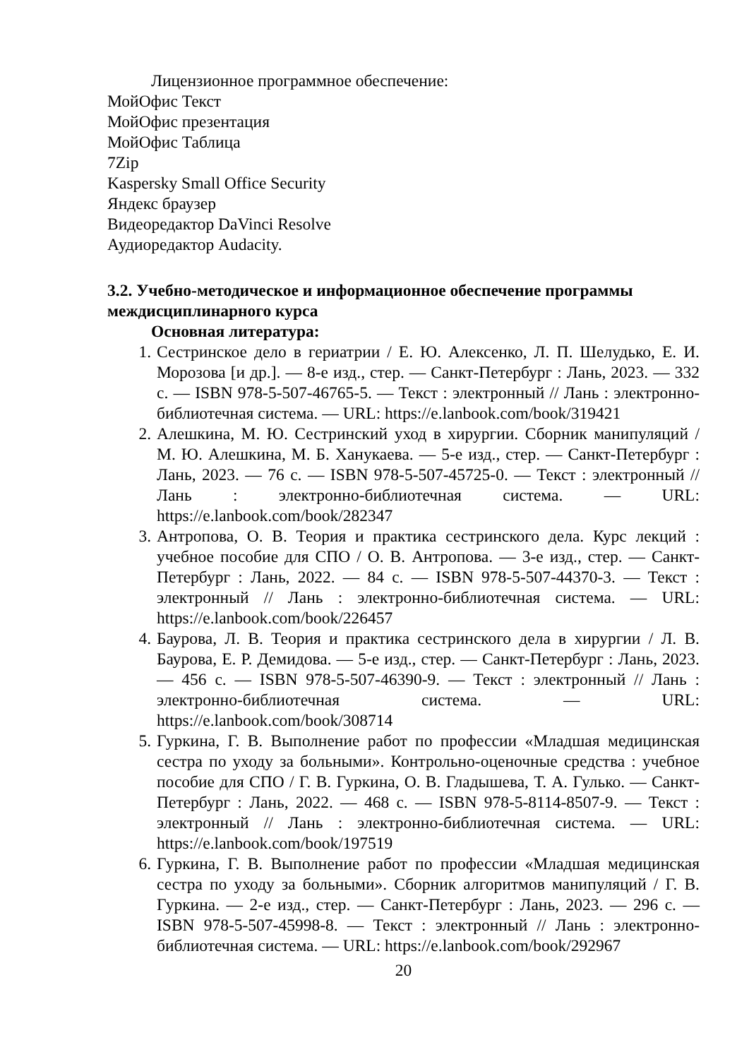Лицензионное программное обеспечение:
МойОфис Текст
МойОфис презентация
МойОфис Таблица
7Zip
Kaspersky Small Office Security
Яндекс браузер
Видеоредактор DaVinci Resolve
Аудиоредактор Audacity.
3.2. Учебно-методическое и информационное обеспечение программы междисциплинарного курса
Основная литература:
1. Сестринское дело в гериатрии / Е. Ю. Алексенко, Л. П. Шелудько, Е. И. Морозова [и др.]. — 8-е изд., стер. — Санкт-Петербург : Лань, 2023. — 332 с. — ISBN 978-5-507-46765-5. — Текст : электронный // Лань : электронно-библиотечная система. — URL: https://e.lanbook.com/book/319421
2. Алешкина, М. Ю. Сестринский уход в хирургии. Сборник манипуляций / М. Ю. Алешкина, М. Б. Ханукаева. — 5-е изд., стер. — Санкт-Петербург : Лань, 2023. — 76 с. — ISBN 978-5-507-45725-0. — Текст : электронный // Лань : электронно-библиотечная система. — URL: https://e.lanbook.com/book/282347
3. Антропова, О. В. Теория и практика сестринского дела. Курс лекций : учебное пособие для СПО / О. В. Антропова. — 3-е изд., стер. — Санкт-Петербург : Лань, 2022. — 84 с. — ISBN 978-5-507-44370-3. — Текст : электронный // Лань : электронно-библиотечная система. — URL: https://e.lanbook.com/book/226457
4. Баурова, Л. В. Теория и практика сестринского дела в хирургии / Л. В. Баурова, Е. Р. Демидова. — 5-е изд., стер. — Санкт-Петербург : Лань, 2023. — 456 с. — ISBN 978-5-507-46390-9. — Текст : электронный // Лань : электронно-библиотечная система. — URL: https://e.lanbook.com/book/308714
5. Гуркина, Г. В. Выполнение работ по профессии «Младшая медицинская сестра по уходу за больными». Контрольно-оценочные средства : учебное пособие для СПО / Г. В. Гуркина, О. В. Гладышева, Т. А. Гулько. — Санкт-Петербург : Лань, 2022. — 468 с. — ISBN 978-5-8114-8507-9. — Текст : электронный // Лань : электронно-библиотечная система. — URL: https://e.lanbook.com/book/197519
6. Гуркина, Г. В. Выполнение работ по профессии «Младшая медицинская сестра по уходу за больными». Сборник алгоритмов манипуляций / Г. В. Гуркина. — 2-е изд., стер. — Санкт-Петербург : Лань, 2023. — 296 с. — ISBN 978-5-507-45998-8. — Текст : электронный // Лань : электронно-библиотечная система. — URL: https://e.lanbook.com/book/292967
20